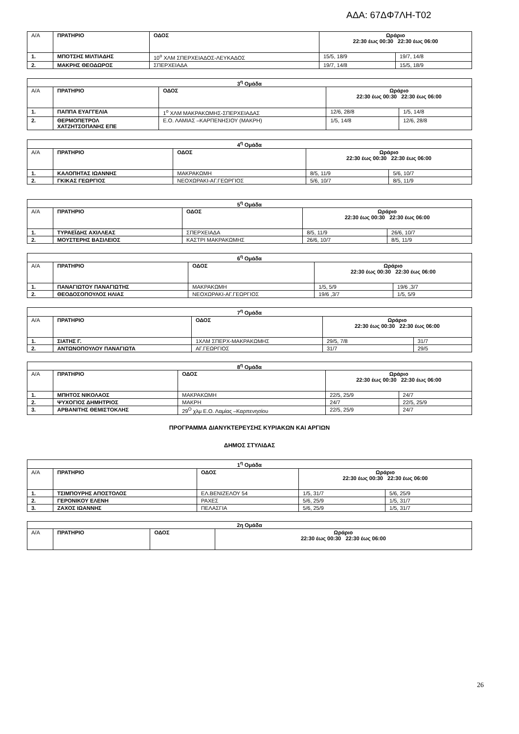ΑΔΑ: 67ΔΦ7ΛΗ-Τ02
| Α/Α | ΠΡΑΤΗΡΙΟ | ΟΔΟΣ | Ωράριο 22:30 έως 00:30 22:30 έως 06:00 | |
| 1. | ΜΠΟΤΣΗΣ ΜΙΛΤΙΑΔΗΣ | 10<sup>ο</sup> ΧΛΜ ΣΠΕΡΧΕΙΑΔΟΣ-ΛΕΥΚΑΔΟΣ | 15/5, 18/9 | 19/7, 14/8 |
| 2. | ΜΑΚΡΗΣ ΘΕΟΔΩΡΟΣ | ΣΠΕΡΧΕΙΑΔΑ | 19/7, 14/8 | 15/5, 18/9 |
| 3<sup>η</sup> Ομάδα | | | | |
| Α/Α | ΠΡΑΤΗΡΙΟ | ΟΔΟΣ | Ωράριο 22:30 έως 00:30 22:30 έως 06:00 | |
| 1. | ΠΑΠΠΑ ΕΥΑΓΓΕΛΙΑ | 1<sup>ο</sup> ΧΛΜ ΜΑΚΡΑΚΩΜΗΣ-ΣΠΕΡΧΕΙΑΔΑΣ | 12/6, 28/8 | 1/5, 14/8 |
| 2. | ΘΕΡΜΟΠΕΤΡΟΛ ΧΑΤΖΗΤΣΟΠΑΝΗΣ ΕΠΕ | Ε.Ο. ΛΑΜΙΑΣ –ΚΑΡΠΕΝΗΣΙΟΥ (ΜΑΚΡΗ) | 1/5, 14/8 | 12/6, 28/8 |
| 4<sup>η</sup> Ομάδα | | | | |
| Α/Α | ΠΡΑΤΗΡΙΟ | ΟΔΟΣ | Ωράριο 22:30 έως 00:30 22:30 έως 06:00 | |
| 1. | ΚΑΛΟΠΗΤΑΣ ΙΩΑΝΝΗΣ | ΜΑΚΡΑΚΩΜΗ | 8/5, 11/9 | 5/6, 10/7 |
| 2. | ΓΚΙΚΑΣ ΓΕΩΡΓΙΟΣ | ΝΕΟΧΩΡΑΚΙ-ΑΓ.ΓΕΩΡΓΙΟΣ | 5/6, 10/7 | 8/5, 11/9 |
| 5<sup>η</sup> Ομάδα | | | | |
| Α/Α | ΠΡΑΤΗΡΙΟ | ΟΔΟΣ | Ωράριο 22:30 έως 00:30 22:30 έως 06:00 | |
| 1. | ΤΥΡΑΕΪΔΗΣ ΑΧΙΛΛΕΑΣ | ΣΠΕΡΧΕΙΑΔΑ | 8/5, 11/9 | 26/6, 10/7 |
| 2. | ΜΟΥΣΤΕΡΗΣ ΒΑΣΙΛΕΙΟΣ | ΚΑΣΤΡΙ ΜΑΚΡΑΚΩΜΗΣ | 26/6, 10/7 | 8/5, 11/9 |
| 6<sup>η</sup> Ομάδα | | | | |
| Α/Α | ΠΡΑΤΗΡΙΟ | ΟΔΟΣ | Ωράριο 22:30 έως 00:30 22:30 έως 06:00 | |
| 1. | ΠΑΝΑΓΙΩΤΟΥ ΠΑΝΑΓΙΩΤΗΣ | ΜΑΚΡΑΚΩΜΗ | 1/5, 5/9 | 19/6 ,3/7 |
| 2. | ΘΕΟΔΟΣΟΠΟΥΛΟΣ ΗΛΙΑΣ | ΝΕΟΧΩΡΑΚΙ-ΑΓ.ΓΕΩΡΓΙΟΣ | 19/6 ,3/7 | 1/5, 5/9 |
| 7<sup>η</sup> Ομάδα | | | | |
| Α/Α | ΠΡΑΤΗΡΙΟ | ΟΔΟΣ | Ωράριο 22:30 έως 00:30 22:30 έως 06:00 | |
| 1. | ΣΙΑΤΗΣ Γ. | 1ΧΛΜ ΣΠΕΡΧ-ΜΑΚΡΑΚΩΜΗΣ | 29/5, 7/8 | 31/7 |
| 2. | ΑΝΤΩΝΟΠΟΥΛΟΥ ΠΑΝΑΓΙΩΤΑ | ΑΓ.ΓΕΩΡΓΙΟΣ | 31/7 | 29/5 |
| 8<sup>η</sup> Ομάδα | | | | |
| Α/Α | ΠΡΑΤΗΡΙΟ | ΟΔΟΣ | Ωράριο 22:30 έως 00:30 22:30 έως 06:00 | |
| 1. | ΜΠΗΤΟΣ ΝΙΚΟΛΑΟΣ | ΜΑΚΡΑΚΩΜΗ | 22/5, 25/9 | 24/7 |
| 2. | ΨΥΧΟΓΙΟΣ ΔΗΜΗΤΡΙΟΣ | ΜΑΚΡΗ | 24/7 | 22/5, 25/9 |
| 3. | ΑΡΒΑΝΙΤΗΣ ΘΕΜΙΣΤΟΚΛΗΣ | 29<sup>Ο</sup> χλμ Ε.Ο. Λαμίας –Καρπενησίου | 22/5, 25/9 | 24/7 |
ΠΡΟΓΡΑΜΜΑ ΔΙΑΝΥΚΤΕΡΕΥΣΗΣ ΚΥΡΙΑΚΩΝ ΚΑΙ ΑΡΓΙΩΝ
ΔΗΜΟΣ ΣΤΥΛΙΔΑΣ
| 1<sup>η</sup> Ομάδα | | | | |
| Α/Α | ΠΡΑΤΗΡΙΟ | ΟΔΟΣ | Ωράριο 22:30 έως 00:30 22:30 έως 06:00 | |
| 1. | ΤΣΙΜΠΟΥΡΗΣ ΑΠΟΣΤΟΛΟΣ | ΕΛ.ΒΕΝΙΖΕΛΟΥ 54 | 1/5, 31/7 | 5/6, 25/9 |
| 2. | ΓΕΡΟΝΙΚΟΥ ΕΛΕΝΗ | ΡΑΧΕΣ | 5/6, 25/9 | 1/5, 31/7 |
| 3. | ΖΑΧΟΣ ΙΩΑΝΝΗΣ | ΠΕΛΑΣΓΙΑ | 5/6, 25/9 | 1/5, 31/7 |
| 2η Ομάδα | | | |
| Α/Α | ΠΡΑΤΗΡΙΟ | ΟΔΟΣ | Ωράριο 22:30 έως 00:30 22:30 έως 06:00 |
26